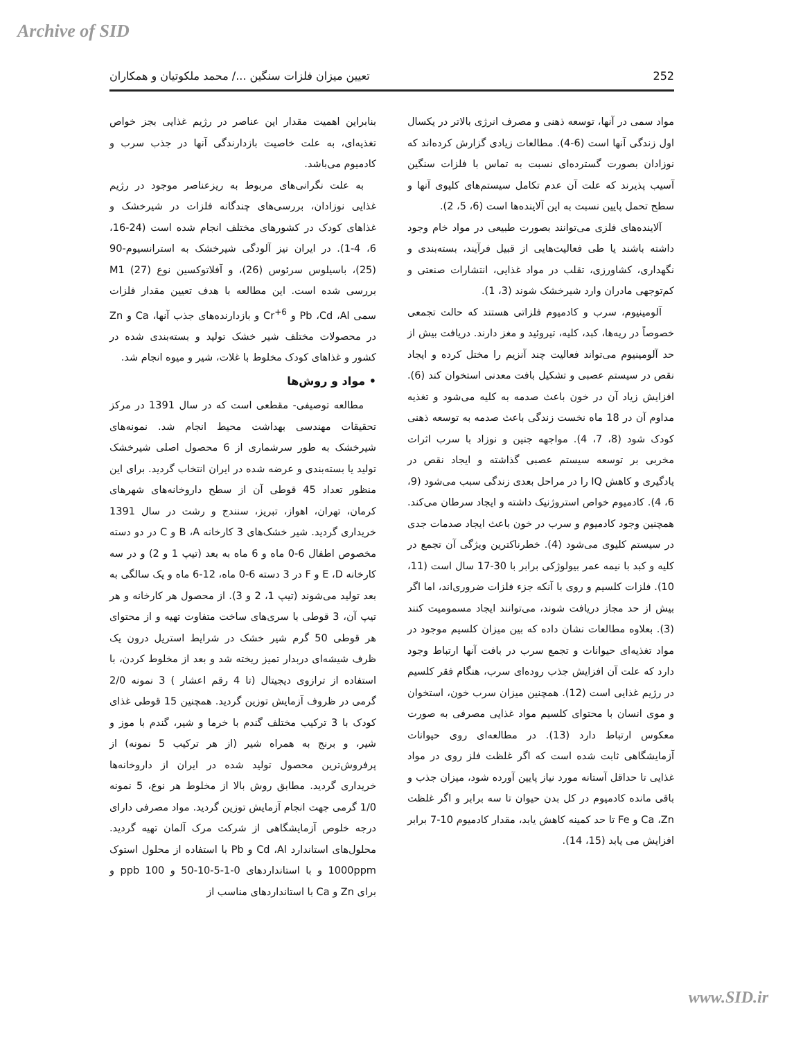Archive of SID
252 تعیین میزان فلزات سنگین .../ محمد ملکوتیان و همکاران
مواد سمی در آنها، توسعه ذهنی و مصرف انرژی بالاتر در یکسال اول زندگی آنها است (6-4). مطالعات زیادی گزارش کرده‌اند که نوزادان بصورت گسترده‌ای نسبت به تماس با فلزات سنگین آسیب پذیرند که علت آن عدم تکامل سیستم‌های کلیوی آنها و سطح تحمل پایین نسبت به این آلاینده‌ها است (6، 5، 2).
آلاینده‌های فلزی می‌توانند بصورت طبیعی در مواد خام وجود داشته باشند یا طی فعالیت‌هایی از قبیل فرآیند، بسته‌بندی و نگهداری، کشاورزی، تقلب در مواد غذایی، انتشارات صنعتی و کم‌توجهی مادران وارد شیرخشک شوند (3، 1).
آلومینیوم، سرب و کادمیوم فلزاتی هستند که حالت تجمعی خصوصاً در ریه‌ها، کبد، کلیه، تیروئید و مغز دارند. دریافت بیش از حد آلومینیوم می‌تواند فعالیت چند آنزیم را مختل کرده و ایجاد نقص در سیستم عصبی و تشکیل بافت معدنی استخوان کند (6). افزایش زیاد آن در خون باعث صدمه به کلیه می‌شود و تغذیه مداوم آن در 18 ماه نخست زندگی باعث صدمه به توسعه ذهنی کودک شود (8، 7، 4). مواجهه جنین و نوزاد با سرب اثرات مخربی بر توسعه سیستم عصبی گذاشته و ایجاد نقص در یادگیری و کاهش IQ را در مراحل بعدی زندگی سبب می‌شود (9، 6، 4). کادمیوم خواص استروژنیک داشته و ایجاد سرطان می‌کند. همچنین وجود کادمیوم و سرب در خون باعث ایجاد صدمات جدی در سیستم کلیوی می‌شود (4). خطرناکترین ویژگی آن تجمع در کلیه و کبد با نیمه عمر بیولوژکی برابر با 30-17 سال است (11، 10). فلزات کلسیم و روی با آنکه جزء فلزات ضروری‌اند، اما اگر بیش از حد مجاز دریافت شوند، می‌توانند ایجاد مسمومیت کنند (3). بعلاوه مطالعات نشان داده که بین میزان کلسیم موجود در مواد تغذیه‌ای حیوانات و تجمع سرب در بافت آنها ارتباط وجود دارد که علت آن افزایش جذب روده‌ای سرب، هنگام فقر کلسیم در رژیم غذایی است (12). همچنین میزان سرب خون، استخوان و موی انسان با محتوای کلسیم مواد غذایی مصرفی به صورت معکوس ارتباط دارد (13). در مطالعه‌ای روی حیوانات آزمایشگاهی ثابت شده است که اگر غلظت فلز روی در مواد غذایی تا حداقل آستانه مورد نیاز پایین آورده شود، میزان جذب و باقی مانده کادمیوم در کل بدن حیوان تا سه برابر و اگر غلظت Ca ،Zn و Fe تا حد کمینه کاهش یابد، مقدار کادمیوم 10-7 برابر افزایش می یابد (15، 14).
بنابراین اهمیت مقدار این عناصر در رژیم غذایی بجز خواص تغذیه‌ای، به علت خاصیت بازدارندگی آنها در جذب سرب و کادمیوم می‌باشد.
به علت نگرانی‌های مربوط به ریزعناصر موجود در رژیم غذایی نوزادان، بررسی‌های چندگانه فلزات در شیرخشک و غذاهای کودک در کشورهای مختلف انجام شده است (24-16، 6، 4-1). در ایران نیز آلودگی شیرخشک به استرانسیوم-90 (25)، باسیلوس سرئوس (26)، و آفلاتوکسین نوع M1 (27) بررسی شده است. این مطالعه با هدف تعیین مقدار فلزات سمی Pb ،Cd ،Al و Cr<sup>+6</sup> و بازدارنده‌های جذب آنها، Ca و Zn در محصولات مختلف شیر خشک تولید و بسته‌بندی شده در کشور و غذاهای کودک مخلوط با غلات، شیر و میوه انجام شد.
• مواد و روش‌ها
مطالعه توصیفی- مقطعی است که در سال 1391 در مرکز تحقیقات مهندسی بهداشت محیط انجام شد. نمونه‌های شیرخشک به طور سرشماری از 6 محصول اصلی شیرخشک تولید یا بسته‌بندی و عرضه شده در ایران انتخاب گردید. برای این منظور تعداد 45 قوطی آن از سطح داروخانه‌های شهرهای کرمان، تهران، اهواز، تبریز، سنندج و رشت در سال 1391 خریداری گردید. شیر خشک‌های 3 کارخانه B ،A و C در دو دسته مخصوص اطفال 6-0 ماه و 6 ماه به بعد (تیپ 1 و 2) و در سه کارخانه E ،D و F در 3 دسته 6-0 ماه، 12-6 ماه و یک سالگی به بعد تولید می‌شوند (تیپ 1، 2 و 3). از محصول هر کارخانه و هر تیپ آن، 3 قوطی با سری‌های ساخت متفاوت تهیه و از محتوای هر قوطی 50 گرم شیر خشک در شرایط استریل درون یک ظرف شیشه‌ای دربدار تمیز ریخته شد و بعد از مخلوط کردن، با استفاده از ترازوی دیجیتال (تا 4 رقم اعشار ) 3 نمونه 2/0 گرمی در ظروف آزمایش توزین گردید. همچنین 15 قوطی غذای کودک با 3 ترکیب مختلف گندم با خرما و شیر، گندم با موز و شیر، و برنج به همراه شیر (از هر ترکیب 5 نمونه) از پرفروش‌ترین محصول تولید شده در ایران از داروخانه‌ها خریداری گردید. مطابق روش بالا از مخلوط هر نوع، 5 نمونه 1/0 گرمی جهت انجام آزمایش توزین گردید. مواد مصرفی دارای درجه خلوص آزمایشگاهی از شرکت مرک آلمان تهیه گردید. محلول‌های استاندارد Cd ،Al و Pb با استفاده از محلول استوک 1000ppm و با استانداردهای 0-1-5-10-50 و 100 ppb و برای Zn و Ca با استانداردهای مناسب از
www.SID.ir